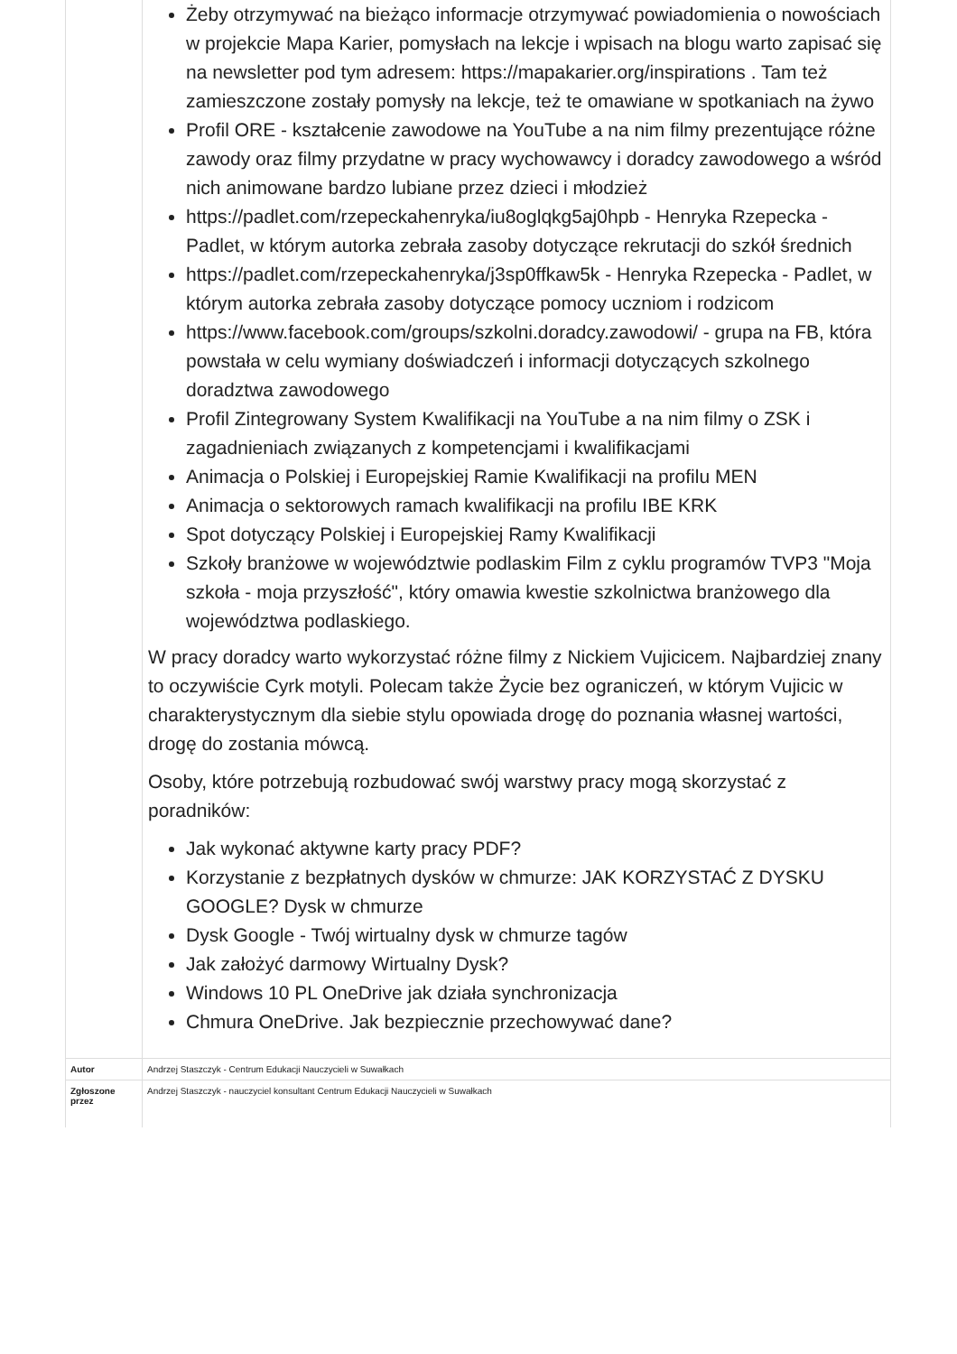| | Żeby otrzymywać na bieżąco informacje otrzymywać powiadomienia o nowościach w projekcie Mapa Karier, pomysłach na lekcje i wpisach na blogu warto zapisać się na newsletter pod tym adresem: https://mapakarier.org/inspirations . Tam też zamieszczone zostały pomysły na lekcje, też te omawiane w spotkaniach na żywo Profil ORE - kształcenie zawodowe na YouTube a na nim filmy prezentujące różne zawody oraz filmy przydatne w pracy wychowawcy i doradcy zawodowego a wśród nich animowane bardzo lubiane przez dzieci i młodzież https://padlet.com/rzepeckahenryka/iu8oglqkg5aj0hpb - Henryka Rzepecka - Padlet, w którym autorka zebrała zasoby dotyczące rekrutacji do szkół średnich https://padlet.com/rzepeckahenryka/j3sp0ffkaw5k - Henryka Rzepecka - Padlet, w którym autorka zebrała zasoby dotyczące pomocy uczniom i rodzicom https://www.facebook.com/groups/szkolni.doradcy.zawodowi/ - grupa na FB, która powstała w celu wymiany doświadczeń i informacji dotyczących szkolnego doradztwa zawodowego Profil Zintegrowany System Kwalifikacji na YouTube a na nim filmy o ZSK i zagadnieniach związanych z kompetencjami i kwalifikacjami Animacja o Polskiej i Europejskiej Ramie Kwalifikacji na profilu MEN Animacja o sektorowych ramach kwalifikacji na profilu IBE KRK Spot dotyczący Polskiej i Europejskiej Ramy Kwalifikacji Szkoły branżowe w województwie podlaskim Film z cyklu programów TVP3 "Moja szkoła - moja przyszłość", który omawia kwestie szkolnictwa branżowego dla województwa podlaskiego. W pracy doradcy warto wykorzystać różne filmy z Nickiem Vujicicem. Najbardziej znany to oczywiście Cyrk motyli. Polecam także Życie bez ograniczeń, w którym Vujicic w charakterystycznym dla siebie stylu opowiada drogę do poznania własnej wartości, drogę do zostania mówcą. Osoby, które potrzebują rozbudować swój warstwy pracy mogą skorzystać z poradników: Jak wykonać aktywne karty pracy PDF? Korzystanie z bezpłatnych dysków w chmurze: JAK KORZYSTAĆ Z DYSKU GOOGLE? Dysk w chmurze Dysk Google - Twój wirtualny dysk w chmurze tagów Jak założyć darmowy Wirtualny Dysk? Windows 10 PL OneDrive jak działa synchronizacja Chmura OneDrive. Jak bezpiecznie przechowywać dane? |
| Autor | Andrzej Staszczyk - Centrum Edukacji Nauczycieli w Suwałkach |
| Zgłoszone przez | Andrzej Staszczyk - nauczyciel konsultant Centrum Edukacji Nauczycieli w Suwałkach |